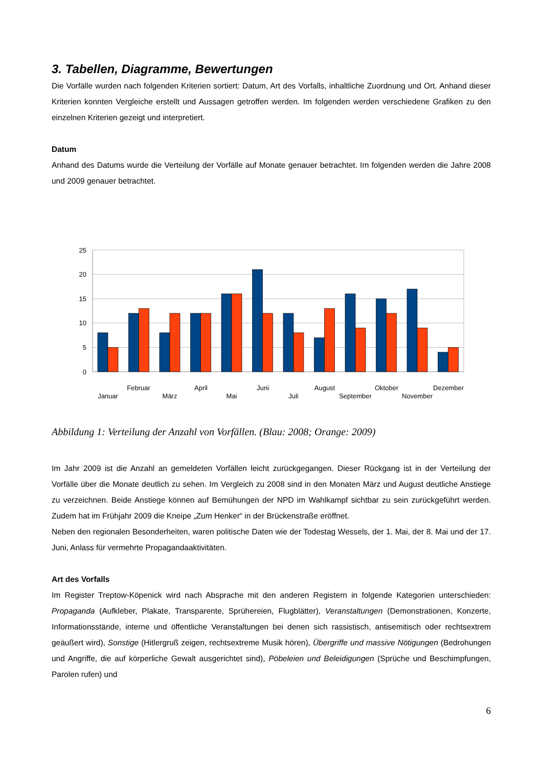3. Tabellen, Diagramme, Bewertungen
Die Vorfälle wurden nach folgenden Kriterien sortiert: Datum, Art des Vorfalls, inhaltliche Zuordnung und Ort. Anhand dieser Kriterien konnten Vergleiche erstellt und Aussagen getroffen werden. Im folgenden werden verschiedene Grafiken zu den einzelnen Kriterien gezeigt und interpretiert.
Datum
Anhand des Datums wurde die Verteilung der Vorfälle auf Monate genauer betrachtet. Im folgenden werden die Jahre 2008 und 2009 genauer betrachtet.
25
20
15
10
5
0
Januar
Februar
März
April
Mai
Juni
Juli
August
September
Oktober
November
Dezember
Abbildung 1: Verteilung der Anzahl von Vorfällen. (Blau: 2008; Orange: 2009)
Im Jahr 2009 ist die Anzahl an gemeldeten Vorfällen leicht zurückgegangen. Dieser Rückgang ist in der Verteilung der Vorfälle über die Monate deutlich zu sehen. Im Vergleich zu 2008 sind in den Monaten März und August deutliche Anstiege zu verzeichnen. Beide Anstiege können auf Bemühungen der NPD im Wahlkampf sichtbar zu sein zurückgeführt werden. Zudem hat im Frühjahr 2009 die Kneipe „Zum Henker“ in der Brückenstraße eröffnet.
Neben den regionalen Besonderheiten, waren politische Daten wie der Todestag Wessels, der 1. Mai, der 8. Mai und der 17. Juni, Anlass für vermehrte Propagandaaktivitäten.
Art des Vorfalls
Im Register Treptow-Köpenick wird nach Absprache mit den anderen Registern in folgende Kategorien unterschieden: Propaganda (Aufkleber, Plakate, Transparente, Sprühereien, Flugblätter), Veranstaltungen (Demonstrationen, Konzerte, Informationsstände, interne und öffentliche Veranstaltungen bei denen sich rassistisch, antisemitisch oder rechtsextrem geäußert wird), Sonstige (Hitlergruß zeigen, rechtsextreme Musik hören), Übergriffe und massive Nötigungen (Bedrohungen und Angriffe, die auf körperliche Gewalt ausgerichtet sind), Pöbeleien und Beleidigungen (Sprüche und Beschimpfungen, Parolen rufen) und
6